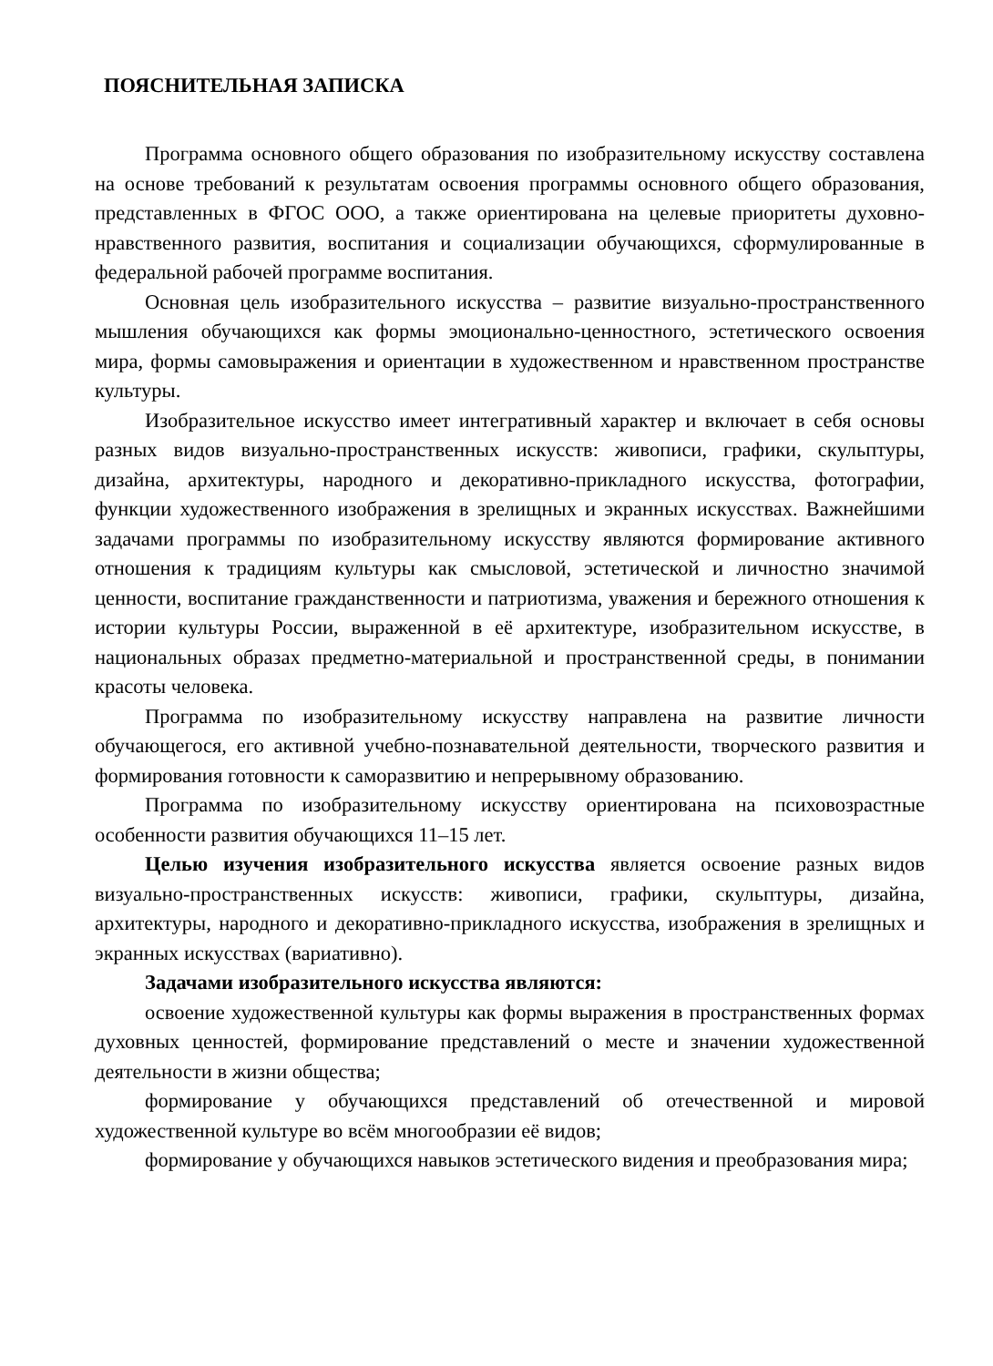ПОЯСНИТЕЛЬНАЯ ЗАПИСКА
Программа основного общего образования по изобразительному искусству составлена на основе требований к результатам освоения программы основного общего образования, представленных в ФГОС ООО, а также ориентирована на целевые приоритеты духовно-нравственного развития, воспитания и социализации обучающихся, сформулированные в федеральной рабочей программе воспитания.
Основная цель изобразительного искусства – развитие визуально-пространственного мышления обучающихся как формы эмоционально-ценностного, эстетического освоения мира, формы самовыражения и ориентации в художественном и нравственном пространстве культуры.
Изобразительное искусство имеет интегративный характер и включает в себя основы разных видов визуально-пространственных искусств: живописи, графики, скульптуры, дизайна, архитектуры, народного и декоративно-прикладного искусства, фотографии, функции художественного изображения в зрелищных и экранных искусствах. Важнейшими задачами программы по изобразительному искусству являются формирование активного отношения к традициям культуры как смысловой, эстетической и личностно значимой ценности, воспитание гражданственности и патриотизма, уважения и бережного отношения к истории культуры России, выраженной в её архитектуре, изобразительном искусстве, в национальных образах предметно-материальной и пространственной среды, в понимании красоты человека.
Программа по изобразительному искусству направлена на развитие личности обучающегося, его активной учебно-познавательной деятельности, творческого развития и формирования готовности к саморазвитию и непрерывному образованию.
Программа по изобразительному искусству ориентирована на психовозрастные особенности развития обучающихся 11–15 лет.
Целью изучения изобразительного искусства является освоение разных видов визуально-пространственных искусств: живописи, графики, скульптуры, дизайна, архитектуры, народного и декоративно-прикладного искусства, изображения в зрелищных и экранных искусствах (вариативно).
Задачами изобразительного искусства являются:
освоение художественной культуры как формы выражения в пространственных формах духовных ценностей, формирование представлений о месте и значении художественной деятельности в жизни общества;
формирование у обучающихся представлений об отечественной и мировой художественной культуре во всём многообразии её видов;
формирование у обучающихся навыков эстетического видения и преобразования мира;